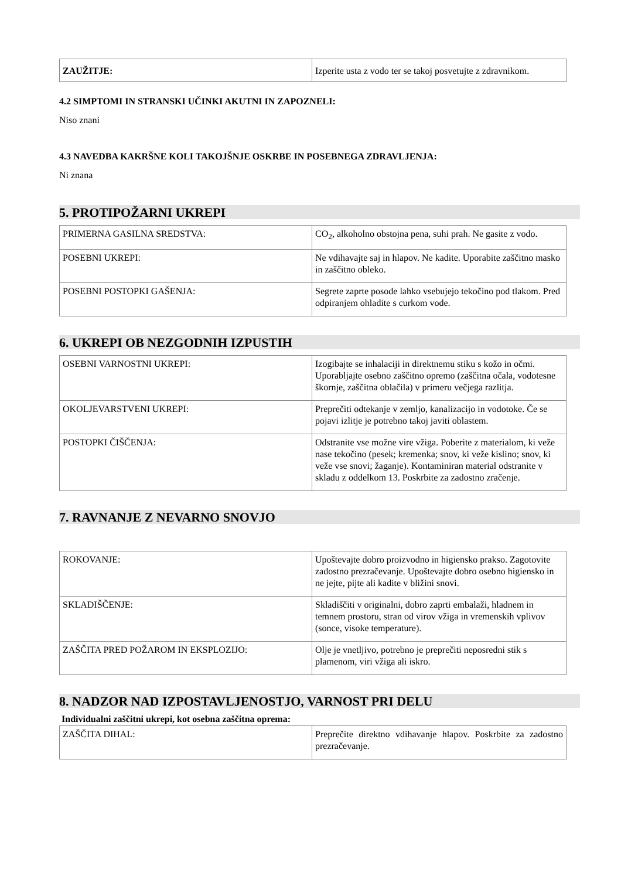| ZAUŽITJE: | Izperite usta z vodo ter se takoj posvetujte z zdravnikom. |
4.2 SIMPTOMI IN STRANSKI UČINKI AKUTNI IN ZAPOZNELI:
Niso znani
4.3 NAVEDBA KAKRŠNE KOLI TAKOJŠNJE OSKRBE IN POSEBNEGA ZDRAVLJENJA:
Ni znana
5. PROTIPOŽARNI UKREPI
| PRIMERNA GASILNA SREDSTVA: | CO<sub>2</sub>, alkoholno obstojna pena, suhi prah. Ne gasite z vodo. |
| POSEBNI UKREPI: | Ne vdihavajte saj in hlapov. Ne kadite. Uporabite zaščitno masko in zaščitno obleko. |
| POSEBNI POSTOPKI GAŠENJA: | Segrete zaprte posode lahko vsebujejo tekočino pod tlakom. Pred odpiranjem ohladite s curkom vode. |
6. UKREPI OB NEZGODNIH IZPUSTIH
| OSEBNI VARNOSTNI UKREPI: | Izogibajte se inhalaciji in direktnemu stiku s kožo in očmi. Uporabljajte osebno zaščitno opremo (zaščitna očala, vodotesne škornje, zaščitna oblačila) v primeru večjega razlitja. |
| OKOLJEVARSTVENI UKREPI: | Preprečiti odtekanje v zemljo, kanalizacijo in vodotoke. Če se pojavi izlitje je potrebno takoj javiti oblastem. |
| POSTOPKI ČIŠČENJA: | Odstranite vse možne vire vžiga. Poberite z materialom, ki veže nase tekočino (pesek; kremenka; snov, ki veže kislino; snov, ki veže vse snovi; žaganje). Kontaminiran material odstranite v skladu z oddelkom 13. Poskrbite za zadostno zračenje. |
7. RAVNANJE Z NEVARNO SNOVJO
| ROKOVANJE: | Upoštevajte dobro proizvodno in higiensko prakso. Zagotovite zadostno prezračevanje. Upoštevajte dobro osebno higiensko in ne jejte, pijte ali kadite v bližini snovi. |
| SKLADIŠČENJE: | Skladiščiti v originalni, dobro zaprti embalaži, hladnem in temnem prostoru, stran od virov vžiga in vremenskih vplivov (sonce, visoke temperature). |
| ZAŠČITA PRED POŽAROM IN EKSPLOZIJO: | Olje je vnetljivo, potrebno je preprečiti neposredni stik s plamenom, viri vžiga ali iskro. |
8. NADZOR NAD IZPOSTAVLJENOSTJO, VARNOST PRI DELU
Individualni zaščitni ukrepi, kot osebna zaščitna oprema:
| ZAŠČITA DIHAL: | Preprečite direktno vdihavanje hlapov. Poskrbite za zadostno prezračevanje. |